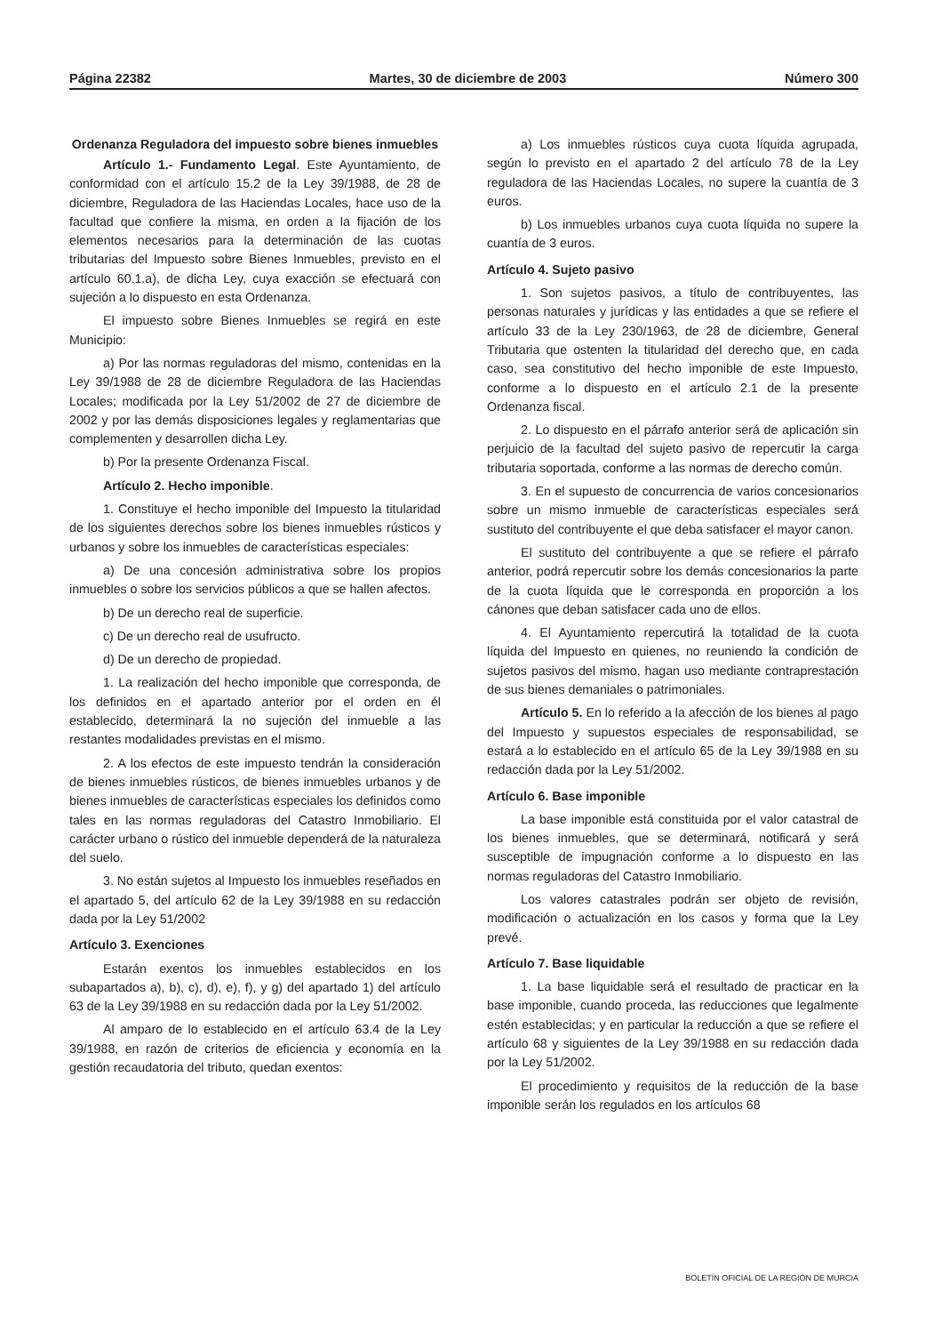Página 22382 Martes, 30 de diciembre de 2003 Número 300
Ordenanza Reguladora del impuesto sobre bienes inmuebles
Artículo 1.- Fundamento Legal. Este Ayuntamiento, de conformidad con el artículo 15.2 de la Ley 39/1988, de 28 de diciembre, Reguladora de las Haciendas Locales, hace uso de la facultad que confiere la misma, en orden a la fijación de los elementos necesarios para la determinación de las cuotas tributarias del Impuesto sobre Bienes Inmuebles, previsto en el artículo 60.1.a), de dicha Ley, cuya exacción se efectuará con sujeción a lo dispuesto en esta Ordenanza.
El impuesto sobre Bienes Inmuebles se regirá en este Municipio:
a) Por las normas reguladoras del mismo, contenidas en la Ley 39/1988 de 28 de diciembre Reguladora de las Haciendas Locales; modificada por la Ley 51/2002 de 27 de diciembre de 2002 y por las demás disposiciones legales y reglamentarias que complementen y desarrollen dicha Ley.
b) Por la presente Ordenanza Fiscal.
Artículo 2. Hecho imponible.
1. Constituye el hecho imponible del Impuesto la titularidad de los siguientes derechos sobre los bienes inmuebles rústicos y urbanos y sobre los inmuebles de características especiales:
a) De una concesión administrativa sobre los propios inmuebles o sobre los servicios públicos a que se hallen afectos.
b) De un derecho real de superficie.
c) De un derecho real de usufructo.
d) De un derecho de propiedad.
1. La realización del hecho imponible que corresponda, de los definidos en el apartado anterior por el orden en él establecido, determinará la no sujeción del inmueble a las restantes modalidades previstas en el mismo.
2. A los efectos de este impuesto tendrán la consideración de bienes inmuebles rústicos, de bienes inmuebles urbanos y de bienes inmuebles de características especiales los definidos como tales en las normas reguladoras del Catastro Inmobiliario. El carácter urbano o rústico del inmueble dependerá de la naturaleza del suelo.
3. No están sujetos al Impuesto los inmuebles reseñados en el apartado 5, del artículo 62 de la Ley 39/1988 en su redacción dada por la Ley 51/2002
Artículo 3. Exenciones
Estarán exentos los inmuebles establecidos en los subapartados a), b), c), d), e), f), y g) del apartado 1) del artículo 63 de la Ley 39/1988 en su redacción dada por la Ley 51/2002.
Al amparo de lo establecido en el artículo 63.4 de la Ley 39/1988, en razón de criterios de eficiencia y economía en la gestión recaudatoria del tributo, quedan exentos:
a) Los inmuebles rústicos cuya cuota líquida agrupada, según lo previsto en el apartado 2 del artículo 78 de la Ley reguladora de las Haciendas Locales, no supere la cuantía de 3 euros.
b) Los inmuebles urbanos cuya cuota líquida no supere la cuantía de 3 euros.
Artículo 4. Sujeto pasivo
1. Son sujetos pasivos, a título de contribuyentes, las personas naturales y jurídicas y las entidades a que se refiere el artículo 33 de la Ley 230/1963, de 28 de diciembre, General Tributaria que ostenten la titularidad del derecho que, en cada caso, sea constitutivo del hecho imponible de este Impuesto, conforme a lo dispuesto en el artículo 2.1 de la presente Ordenanza fiscal.
2. Lo dispuesto en el párrafo anterior será de aplicación sin perjuicio de la facultad del sujeto pasivo de repercutir la carga tributaria soportada, conforme a las normas de derecho común.
3. En el supuesto de concurrencia de varios concesionarios sobre un mismo inmueble de características especiales será sustituto del contribuyente el que deba satisfacer el mayor canon.
El sustituto del contribuyente a que se refiere el párrafo anterior, podrá repercutir sobre los demás concesionarios la parte de la cuota líquida que le corresponda en proporción a los cánones que deban satisfacer cada uno de ellos.
4. El Ayuntamiento repercutirá la totalidad de la cuota líquida del Impuesto en quienes, no reuniendo la condición de sujetos pasivos del mismo, hagan uso mediante contraprestación de sus bienes demaniales o patrimoniales.
Artículo 5. En lo referido a la afección de los bienes al pago del Impuesto y supuestos especiales de responsabilidad, se estará a lo establecido en el artículo 65 de la Ley 39/1988 en su redacción dada por la Ley 51/2002.
Artículo 6. Base imponible
La base imponible está constituida por el valor catastral de los bienes inmuebles, que se determinará, notificará y será susceptible de impugnación conforme a lo dispuesto en las normas reguladoras del Catastro Inmobiliario.
Los valores catastrales podrán ser objeto de revisión, modificación o actualización en los casos y forma que la Ley prevé.
Artículo 7. Base liquidable
1. La base liquidable será el resultado de practicar en la base imponible, cuando proceda, las reducciones que legalmente estén establecidas; y en particular la reducción a que se refiere el artículo 68 y siguientes de la Ley 39/1988 en su redacción dada por la Ley 51/2002.
El procedimiento y requisitos de la reducción de la base imponible serán los regulados en los artículos 68
BOLETÍN OFICIAL DE LA REGIÓN DE MURCIA